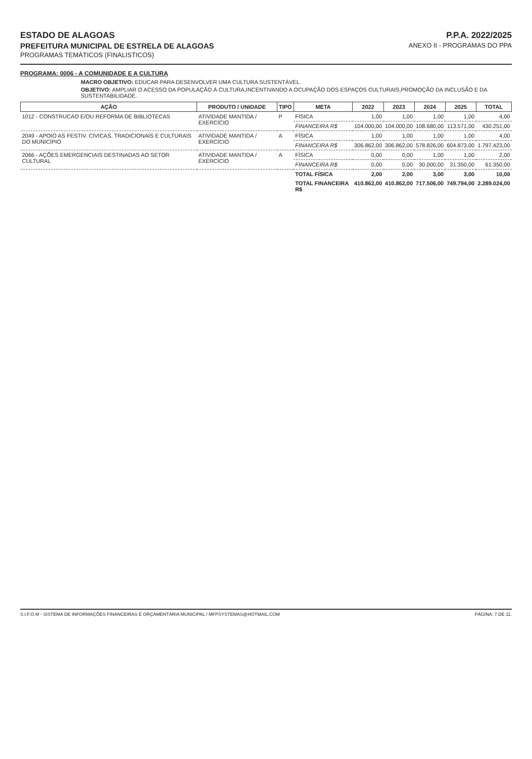ESTADO DE ALAGOAS
PREFEITURA MUNICIPAL DE ESTRELA DE ALAGOAS
PROGRAMAS TEMÁTICOS (FINALISTICOS)
P.P.A. 2022/2025
ANEXO II - PROGRAMAS DO PPA
PROGRAMA: 0006 - A COMUNIDADE E A CULTURA
MACRO OBJETIVO: EDUCAR PARA DESENVOLVER UMA CULTURA SUSTENTÁVEL.
OBJETIVO: AMPLIAR O ACESSO DA POPULAÇÃO À CULTURA,INCENTIVANDO A OCUPAÇÃO DOS ESPAÇOS CULTURAIS,PROMOÇÃO DA INCLUSÃO E DA SUSTENTABILIDADE.
| AÇÃO | PRODUTO / UNIDADE | TIPO | META | 2022 | 2023 | 2024 | 2025 | TOTAL |
| --- | --- | --- | --- | --- | --- | --- | --- | --- |
| 1012 - CONSTRUCAO E/OU REFORMA DE BIBLIOTECAS | ATIVIDADE MANTIDA / EXERCÍCIO | P | FÍSICA | 1,00 | 1,00 | 1,00 | 1,00 | 4,00 |
| | | | FINANCEIRA R$ | 104.000,00 | 104.000,00 | 108.680,00 | 113.571,00 | 430.251,00 |
| 2049 - APOIO AS FESTIV. CÍVICAS, TRADICIONAIS E CULTURAIS DO MUNICÍPIO | ATIVIDADE MANTIDA / EXERCÍCIO | A | FÍSICA | 1,00 | 1,00 | 1,00 | 1,00 | 4,00 |
| | | | FINANCEIRA R$ | 306.862,00 | 306.862,00 | 578.826,00 | 604.873,00 | 1.797.423,00 |
| 2066 - AÇÕES EMERGENCIAIS DESTINADAS AO SETOR CULTURAL | ATIVIDADE MANTIDA / EXERCÍCIO | A | FÍSICA | 0,00 | 0,00 | 1,00 | 1,00 | 2,00 |
| | | | FINANCEIRA R$ | 0,00 | 0,00 | 30.000,00 | 31.350,00 | 61.350,00 |
| | | | TOTAL FÍSICA | 2,00 | 2,00 | 3,00 | 3,00 | 10,00 |
| | | | TOTAL FINANCEIRA R$ | 410.862,00 | 410.862,00 | 717.506,00 | 749.794,00 | 2.289.024,00 |
S.I.F.O.M - SISTEMA DE INFORMAÇÕES FINANCEIRAS E ORÇAMENTÁRIA MUNICIPAL / MFPSYSTEMAS@HOTMAIL.COM PÁGINA: 7 DE 11.